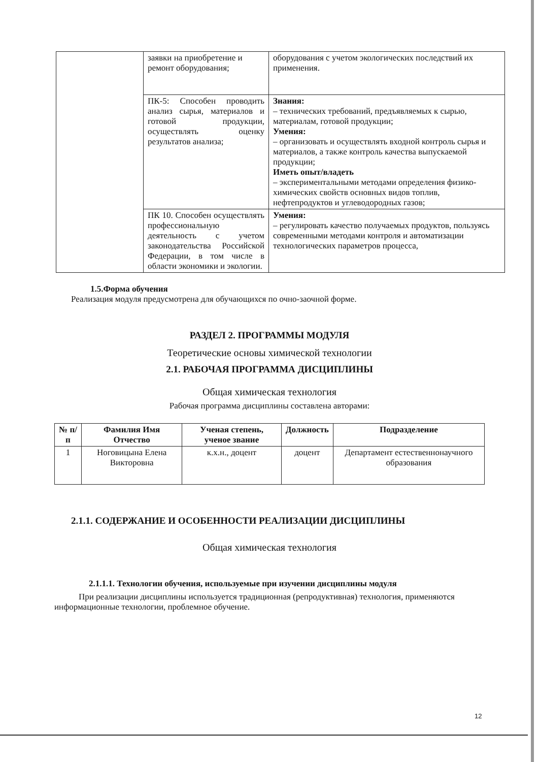| | заявки на приобретение и ремонт оборудования; | оборудования с учетом экологических последствий их применения. |
| | ПК-5: Способен проводить анализ сырья, материалов и готовой продукции, осуществлять оценку результатов анализа; | Знания: – технических требований, предъявляемых к сырью, материалам, готовой продукции; Умения: – организовать и осуществлять входной контроль сырья и материалов, а также контроль качества выпускаемой продукции; Иметь опыт/владеть – экспериментальными методами определения физико-химических свойств основных видов топлив, нефтепродуктов и углеводородных газов; |
| | ПК 10. Способен осуществлять профессиональную деятельность с учетом законодательства Российской Федерации, в том числе в области экономики и экологии. | Умения: – регулировать качество получаемых продуктов, пользуясь современными методами контроля и автоматизации технологических параметров процесса, |
1.5.Форма обучения
Реализация модуля предусмотрена для обучающихся по очно-заочной форме.
РАЗДЕЛ 2. ПРОГРАММЫ МОДУЛЯ
Теоретические основы химической технологии
2.1. РАБОЧАЯ ПРОГРАММА ДИСЦИПЛИНЫ
Общая химическая технология
Рабочая программа дисциплины составлена авторами:
| № п/п | Фамилия Имя Отчество | Ученая степень, ученое звание | Должность | Подразделение |
| --- | --- | --- | --- | --- |
| 1 | Ноговицына Елена Викторовна | к.х.н., доцент | доцент | Департамент естественнонаучного образования |
2.1.1. СОДЕРЖАНИЕ И ОСОБЕННОСТИ РЕАЛИЗАЦИИ ДИСЦИПЛИНЫ
Общая химическая технология
2.1.1.1. Технологии обучения, используемые при изучении дисциплины модуля
При реализации дисциплины используется традиционная (репродуктивная) технология, применяются информационные технологии, проблемное обучение.
12